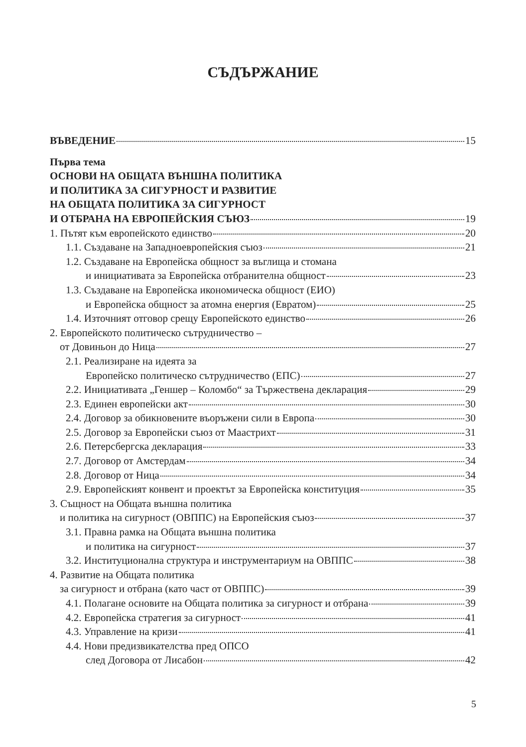СЪДЪРЖАНИЕ
ВЪВЕДЕНИЕ 15
Първа тема
ОСНОВИ НА ОБЩАТА ВЪНШНА ПОЛИТИКА
И ПОЛИТИКА ЗА СИГУРНОСТ И РАЗВИТИЕ
НА ОБЩАТА ПОЛИТИКА ЗА СИГУРНОСТ
И ОТБРАНА НА ЕВРОПЕЙСКИЯ СЪЮЗ 19
1. Пътят към европейското единство 20
1.1. Създаване на Западноевропейския съюз 21
1.2. Създаване на Европейска общност за въглища и стомана
и инициативата за Европейска отбранителна общност 23
1.3. Създаване на Европейска икономическа общност (ЕИО)
и Европейска общност за атомна енергия (Евратом) 25
1.4. Източният отговор срещу Европейското единство 26
2. Европейското политическо сътрудничество –
от Довиньон до Ница 27
2.1. Реализиране на идеята за
Европейско политическо сътрудничество (ЕПС) 27
2.2. Инициативата „Геншер – Коломбо“ за Тържествена декларация 29
2.3. Единен европейски акт 30
2.4. Договор за обикновените въоръжени сили в Европа 30
2.5. Договор за Европейски съюз от Маастрихт 31
2.6. Петерсбергска декларация 33
2.7. Договор от Амстердам 34
2.8. Договор от Ница 34
2.9. Европейският конвент и проектът за Европейска конституция 35
3. Същност на Общата външна политика
и политика на сигурност (ОВППС) на Европейския съюз 37
3.1. Правна рамка на Общата външна политика
и политика на сигурност 37
3.2. Институционална структура и инструментариум на ОВППС 38
4. Развитие на Общата политика
за сигурност и отбрана (като част от ОВППС) 39
4.1. Полагане основите на Общата политика за сигурност и отбрана 39
4.2. Европейска стратегия за сигурност 41
4.3. Управление на кризи 41
4.4. Нови предизвикателства пред ОПСО
след Договора от Лисабон 42
5